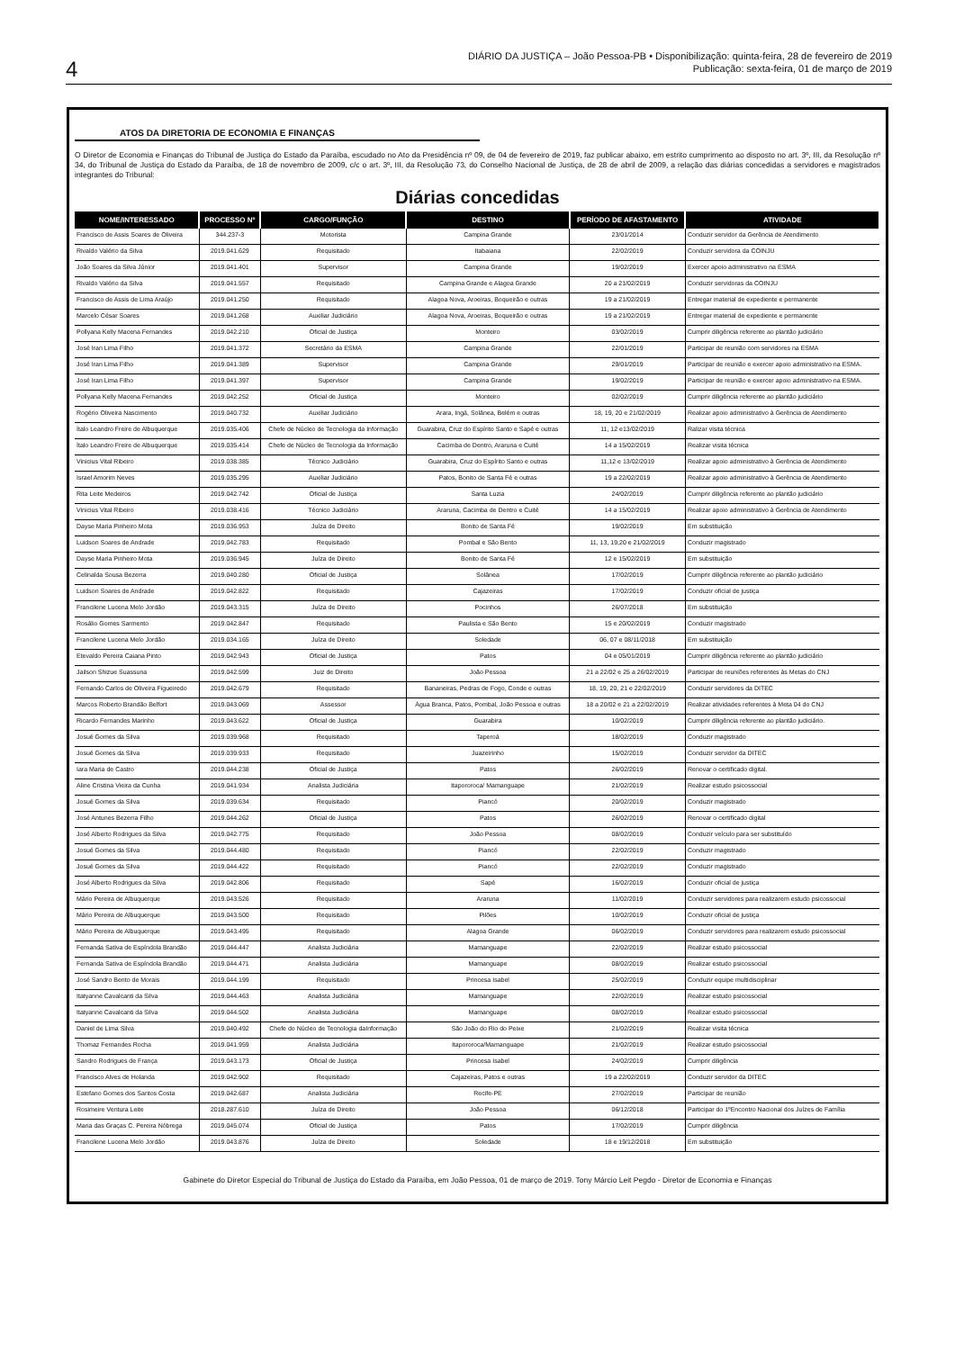4
DIÁRIO DA JUSTIÇA – João Pessoa-PB • Disponibilização: quinta-feira, 28 de fevereiro de 2019
Publicação: sexta-feira, 01 de março de 2019
ATOS DA DIRETORIA DE ECONOMIA E FINANÇAS
O Diretor de Economia e Finanças do Tribunal de Justiça do Estado da Paraíba, escudado no Ato da Presidência nº 09, de 04 de fevereiro de 2019, faz publicar abaixo, em estrito cumprimento ao disposto no art. 3º, III, da Resolução nº 34, do Tribunal de Justiça do Estado da Paraíba, de 18 de novembro de 2009, c/c o art. 3º, III, da Resolução 73, do Conselho Nacional de Justiça, de 28 de abril de 2009, a relação das diárias concedidas a servidores e magistrados integrantes do Tribunal:
Diárias concedidas
| NOME/INTERESSADO | PROCESSO Nº | CARGO/FUNÇÃO | DESTINO | PERÍODO DE AFASTAMENTO | ATIVIDADE |
| --- | --- | --- | --- | --- | --- |
| Francisco de Assis Soares de Oliveira | 344.237-3 | Motorista | Campina Grande | 23/01/2014 | Conduzir servidor da Gerência de Atendimento |
| Rivaldo Valério da Silva | 2019.041.629 | Requisitado | Itabaiana | 22/02/2019 | Conduzir servidora da COINJU |
| João Soares da Silva Júnior | 2019.041.401 | Supervisor | Campina Grande | 19/02/2019 | Exercer apoio administrativo na ESMA |
| Rivaldo Valério da Silva | 2019.041.557 | Requisitado | Campina Grande e Alagoa Grande | 20 a 21/02/2019 | Conduzir servidoras da COINJU |
| Francisco de Assis de Lima Araújo | 2019.041.250 | Requisitado | Alagoa Nova, Aroeiras, Boqueirão e outras | 19 a 21/02/2019 | Entregar material de expediente e permanente |
| Marcelo César Soares | 2019.041.268 | Auxiliar Judiciário | Alagoa Nova, Aroeiras, Boqueirão e outras | 19 a 21/02/2019 | Entregar material de expediente e permanente |
| Pollyana Kelly Macena Fernandes | 2019.042.210 | Oficial de Justiça | Monteiro | 03/02/2019 | Cumprir diligência referente ao plantão judiciário |
| José Iran Lima Filho | 2019.041.372 | Secretário da ESMA | Campina Grande | 22/01/2019 | Participar de reunião com servidores na ESMA |
| José Iran Lima Filho | 2019.041.389 | Supervisor | Campina Grande | 29/01/2019 | Participar de reunião e exercer apoio administrativo na ESMA. |
| José Iran Lima Filho | 2019.041.397 | Supervisor | Campina Grande | 19/02/2019 | Participar de reunião e exercer apoio administrativo na ESMA. |
| Pollyana Kelly Macena Fernandes | 2019.042.252 | Oficial de Justiça | Monteiro | 02/02/2019 | Cumprir diligência referente ao plantão judiciário |
| Rogério Oliveira Nascimento | 2019.040.732 | Auxiliar Judiciário | Arara, Ingá, Solânea, Belém e outras | 18, 19, 20 e 21/02/2019 | Realizar apoio administrativo à Gerência de Atendimento |
| Ítalo Leandro Freire de Albuquerque | 2019.035.406 | Chefe de Núcleo de Tecnologia da Informação | Guarabira, Cruz do Espírito Santo e Sapé e outras | 11, 12 e13/02/2019 | Ralizar visita técnica |
| Ítalo Leandro Freire de Albuquerque | 2019.035.414 | Chefe de Núcleo de Tecnologia da Informação | Cacimba de Dentro, Araruna e Cuité | 14 a 15/02/2019 | Realizar visita técnica |
| Vinicius Vital Ribeiro | 2019.038.385 | Técnico Judiciário | Guarabira, Cruz do Espírito Santo e outras | 11,12 e 13/02/2019 | Realizar apoio administrativo à Gerência de Atendimento |
| Israel Amorim Neves | 2019.035.295 | Auxiliar Judiciário | Patos, Bonito de Santa Fé e outras | 19 a 22/02/2019 | Realizar apoio administrativo à Gerência de Atendimento |
| Rita Leite Medeiros | 2019.042.742 | Oficial de Justiça | Santa Luzia | 24/02/2019 | Cumprir diligência referente ao plantão judiciário |
| Vinicius Vital Ribeiro | 2019.038.416 | Técnico Judiciário | Araruna, Cacimba de Dentro e Cuité | 14 a 15/02/2019 | Realizar apoio administrativo à Gerência de Atendimento |
| Dayse Maria Pinheiro Mota | 2019.036.953 | Juíza de Direito | Bonito de Santa Fé | 19/02/2019 | Em substituição |
| Luidson Soares de Andrade | 2019.042.783 | Requisitado | Pombal e São Bento | 11, 13, 19,20 e 21/02/2019 | Conduzir magistrado |
| Dayse Maria Pinheiro Mota | 2019.036.945 | Juíza de Direito | Bonito de Santa Fé | 12 e 15/02/2019 | Em substituição |
| Celinalda Sousa Bezerra | 2019.040.280 | Oficial de Justiça | Solânea | 17/02/2019 | Cumprir diligência referente ao plantão judiciário |
| Luidson Soares de Andrade | 2019.042.822 | Requisitado | Cajazeiras | 17/02/2019 | Conduzir oficial de justiça |
| Francilene Lucena Melo Jordão | 2019.043.315 | Juíza de Direito | Pocinhos | 26/07/2018 | Em substituição |
| Rosálio Gomes Sarmento | 2019.042.847 | Requisitado | Paulista e São Bento | 15 e 20/02/2019 | Conduzir magistrado |
| Francilene Lucena Melo Jordão | 2019.034.165 | Juíza de Direito | Soledade | 06, 07 e 08/11/2018 | Em substituição |
| Etevaldo Pereira Caiana Pinto | 2019.042.943 | Oficial de Justiça | Patos | 04 e 05/01/2019 | Cumprir diligência referente ao plantão judiciário |
| Jailson Shizue Suassuna | 2019.042.599 | Juiz de Direito | João Pessoa | 21 a 22/02 e 25 a 26/02/2019 | Participar de reuniões referentes às Metas do CNJ |
| Fernando Carlos de Oliveira Figueiredo | 2019.042.679 | Requisitado | Bananeiras, Pedras de Fogo, Conde e outras | 18, 19, 20, 21 e 22/02/2019 | Conduzir servidores da DITEC |
| Marcos Roberto Brandão Belfort | 2019.043.069 | Assessor | Água Branca, Patos, Pombal, João Pessoa e outras | 18 a 20/02 e 21 a 22/02/2019 | Realizar atividades referentes à Meta 04 do CNJ |
| Ricardo Fernandes Marinho | 2019.043.622 | Oficial de Justiça | Guarabira | 10/02/2019 | Cumprir diligência referente ao plantão judiciário. |
| Josué Gomes da Silva | 2019.039.968 | Requisitado | Taperoá | 18/02/2019 | Conduzir magistrado |
| Josué Gomes da Silva | 2019.039.933 | Requisitado | Juazeirinho | 15/02/2019 | Conduzir servidor da DITEC |
| Iara Maria de Castro | 2019.044.238 | Oficial de Justiça | Patos | 26/02/2019 | Renovar o certificado digital. |
| Aline Cristina Vieira da Cunha | 2019.041.934 | Analista Judiciária | Itapororoca/ Mamanguape | 21/02/2019 | Realizar estudo psicossocial |
| Josué Gomes da Silva | 2019.039.634 | Requisitado | Piancó | 20/02/2019 | Conduzir magistrado |
| José Antunes Bezerra Filho | 2019.044.262 | Oficial de Justiça | Patos | 26/02/2019 | Renovar o certificado digital |
| José Alberto Rodrigues da Silva | 2019.042.775 | Requisitado | João Pessoa | 08/02/2019 | Conduzir veículo para ser substituído |
| Josué Gomes da Silva | 2019.044.480 | Requisitado | Piancó | 22/02/2019 | Conduzir magistrado |
| Josué Gomes da Silva | 2019.044.422 | Requisitado | Piancó | 22/02/2019 | Conduzir magistrado |
| José Alberto Rodrigues da Silva | 2019.042.806 | Requisitado | Sapé | 16/02/2019 | Conduzir oficial de justiça |
| Mário Pereira de Albuquerque | 2019.043.526 | Requisitado | Araruna | 11/02/2019 | Conduzir servidores para realizarem estudo psicossocial |
| Mário Pereira de Albuquerque | 2019.043.500 | Requisitado | Pilões | 10/02/2019 | Conduzir oficial de justiça |
| Mário Pereira de Albuquerque | 2019.043.495 | Requisitado | Alagoa Grande | 06/02/2019 | Conduzir servidores para realizarem estudo psicossocial |
| Fernanda Sativa de Espíndola Brandão | 2019.044.447 | Analista Judiciária | Mamanguape | 22/02/2019 | Realizar estudo psicossocial |
| Fernanda Sativa de Espíndola Brandão | 2019.044.471 | Analista Judiciária | Mamanguape | 08/02/2019 | Realizar estudo psicossocial |
| José Sandro Bento de Morais | 2019.044.199 | Requisitado | Princesa Isabel | 25/02/2019 | Conduzir equipe multidisciplinar |
| Itatyanne Cavalcanti da Silva | 2019.044.463 | Analista Judiciária | Mamanguape | 22/02/2019 | Realizar estudo psicossocial |
| Itatyanne Cavalcanti da Silva | 2019.044.502 | Analista Judiciária | Mamanguape | 08/02/2019 | Realizar estudo psicossocial |
| Daniel de Lima Silva | 2019.040.492 | Chefe do Núcleo de Tecnologia daInformação | São João do Rio do Peixe | 21/02/2019 | Realizar visita técnica |
| Thomaz Fernandes Rocha | 2019.041.959 | Analista Judiciária | Itapororoca/Mamanguape | 21/02/2019 | Realizar estudo psicossocial |
| Sandro Rodrigues de França | 2019.043.173 | Oficial de Justiça | Princesa Isabel | 24/02/2019 | Cumprir diligência |
| Francisco Alves de Holanda | 2019.042.902 | Requisitado | Cajazeiras, Patos e outras | 19 a 22/02/2019 | Conduzir servidor da DITEC |
| Estefano Gomes dos Santos Costa | 2019.042.687 | Analista Judiciária | Recife-PE | 27/02/2019 | Participar de reunião |
| Rosimeire Ventura Leite | 2018.287.610 | Juíza de Direito | João Pessoa | 06/12/2018 | Participar do 1ºEncontro Nacional dos Juízes de Família |
| Maria das Graças C. Pereira Nóbrega | 2019.045.074 | Oficial de Justiça | Patos | 17/02/2019 | Cumprir diligência |
| Francilene Lucena Melo Jordão | 2019.043.876 | Juíza de Direito | Soledade | 18 e 19/12/2018 | Em substituição |
Gabinete do Diretor Especial do Tribunal de Justiça do Estado da Paraíba, em João Pessoa, 01 de março de 2019. Tony Márcio Leit Pegdo - Diretor de Economia e Finanças